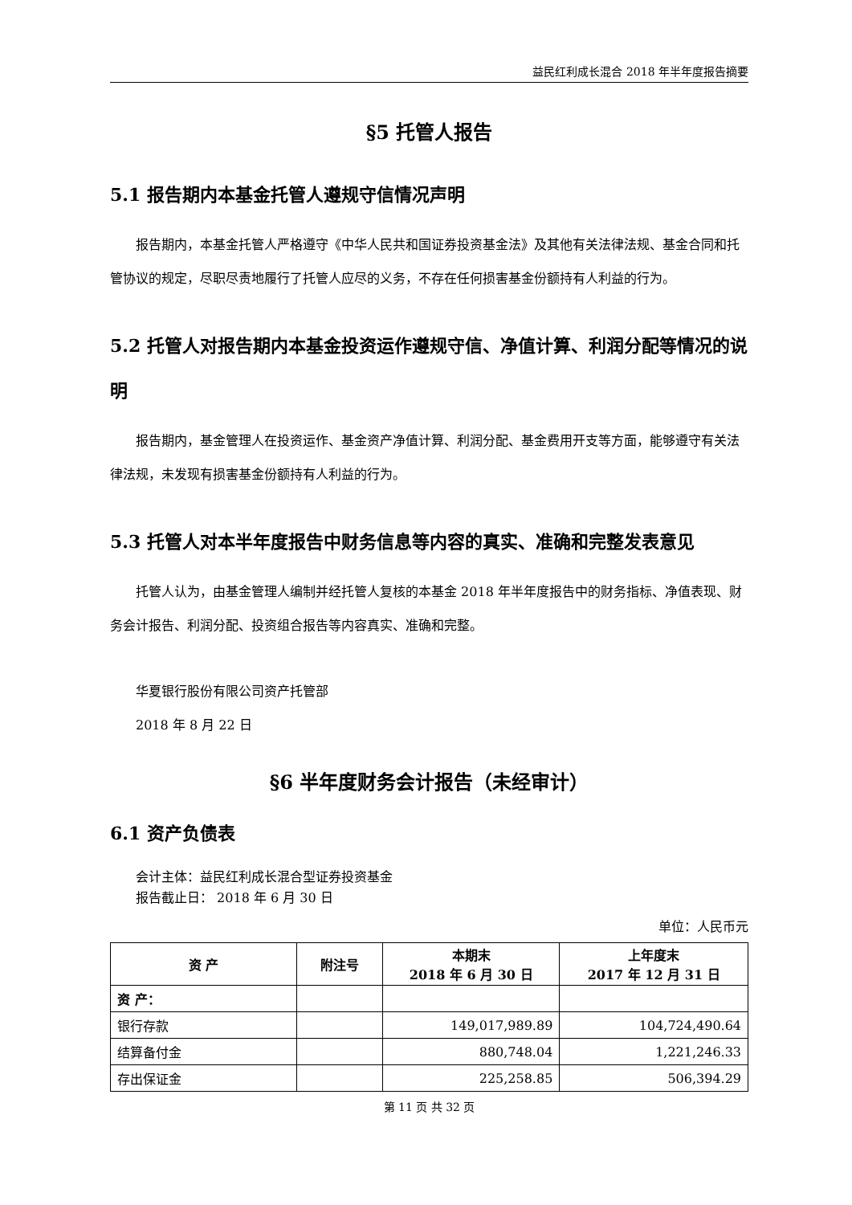益民红利成长混合 2018 年半年度报告摘要
§5 托管人报告
5.1 报告期内本基金托管人遵规守信情况声明
报告期内，本基金托管人严格遵守《中华人民共和国证券投资基金法》及其他有关法律法规、基金合同和托管协议的规定，尽职尽责地履行了托管人应尽的义务，不存在任何损害基金份额持有人利益的行为。
5.2 托管人对报告期内本基金投资运作遵规守信、净值计算、利润分配等情况的说明
报告期内，基金管理人在投资运作、基金资产净值计算、利润分配、基金费用开支等方面，能够遵守有关法律法规，未发现有损害基金份额持有人利益的行为。
5.3 托管人对本半年度报告中财务信息等内容的真实、准确和完整发表意见
托管人认为，由基金管理人编制并经托管人复核的本基金 2018 年半年度报告中的财务指标、净值表现、财务会计报告、利润分配、投资组合报告等内容真实、准确和完整。
华夏银行股份有限公司资产托管部
2018 年 8 月 22 日
§6 半年度财务会计报告（未经审计）
6.1 资产负债表
会计主体：益民红利成长混合型证券投资基金
报告截止日： 2018 年 6 月 30 日
单位：人民币元
| 资 产 | 附注号 | 本期末 2018 年 6 月 30 日 | 上年度末 2017 年 12 月 31 日 |
| --- | --- | --- | --- |
| 资 产： | | | |
| 银行存款 | | 149,017,989.89 | 104,724,490.64 |
| 结算备付金 | | 880,748.04 | 1,221,246.33 |
| 存出保证金 | | 225,258.85 | 506,394.29 |
第 11 页 共 32 页